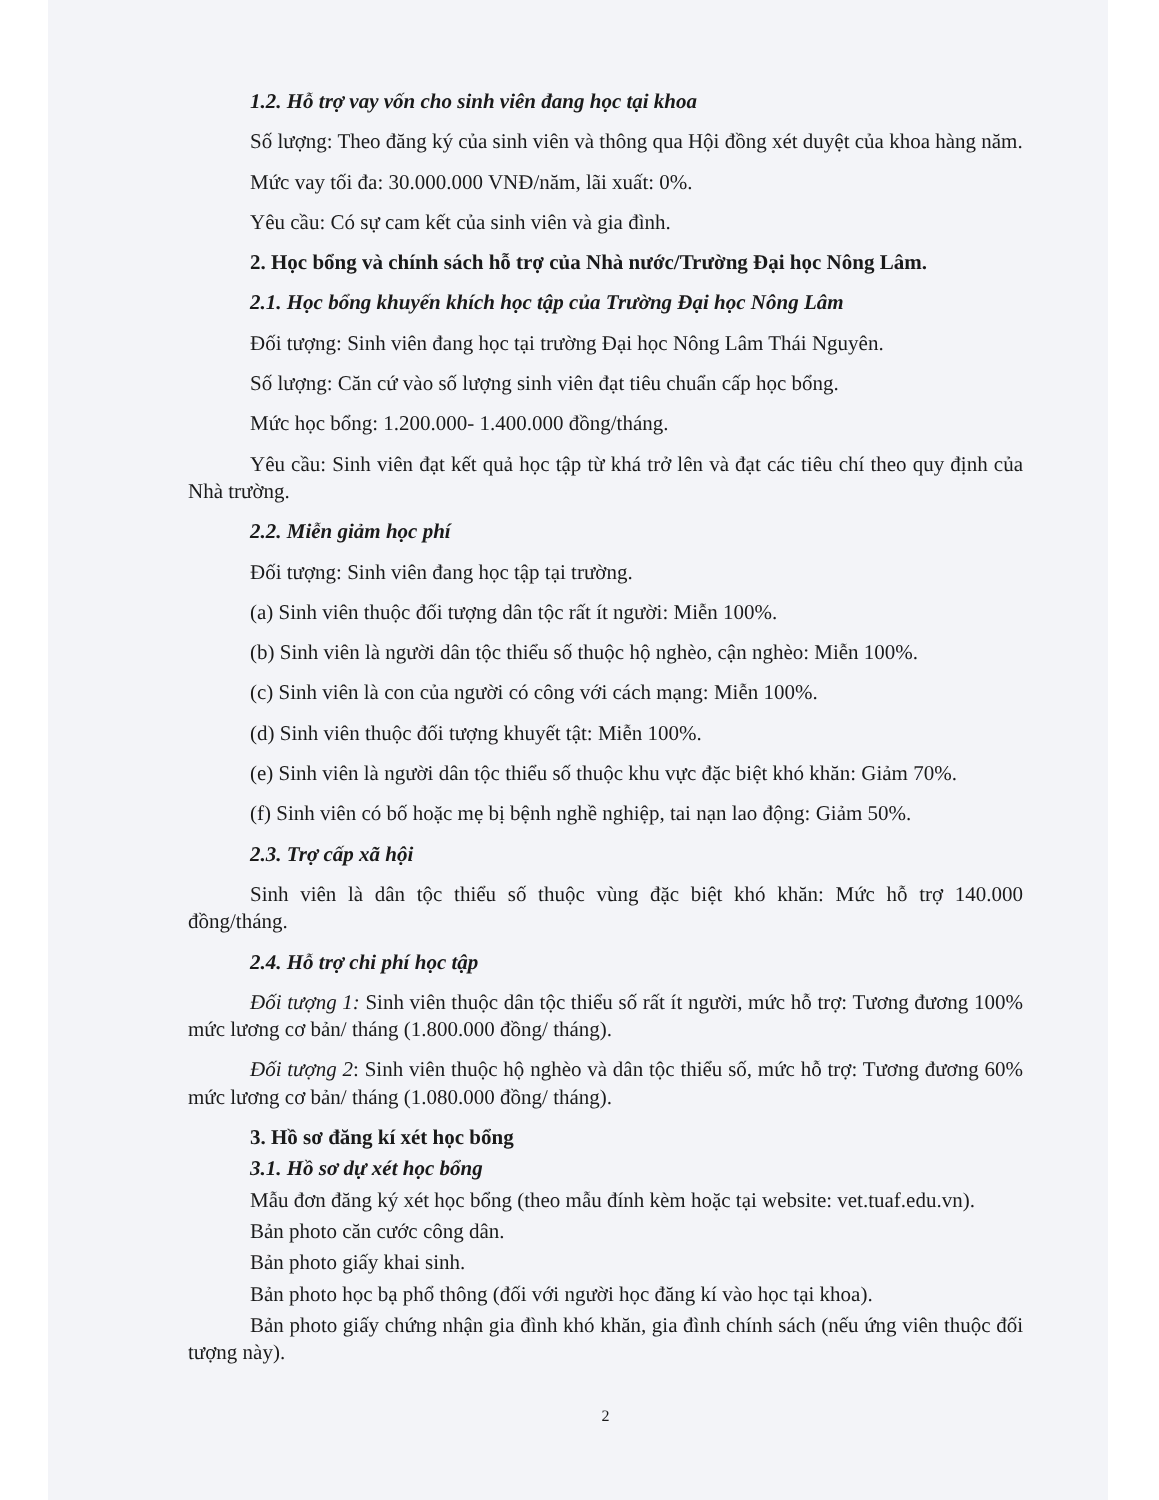1.2. Hỗ trợ vay vốn cho sinh viên đang học tại khoa
Số lượng: Theo đăng ký của sinh viên và thông qua Hội đồng xét duyệt của khoa hàng năm.
Mức vay tối đa: 30.000.000 VNĐ/năm, lãi xuất: 0%.
Yêu cầu: Có sự cam kết của sinh viên và gia đình.
2. Học bổng và chính sách hỗ trợ của Nhà nước/Trường Đại học Nông Lâm.
2.1. Học bổng khuyến khích học tập của Trường Đại học Nông Lâm
Đối tượng: Sinh viên đang học tại trường Đại học Nông Lâm Thái Nguyên.
Số lượng: Căn cứ vào số lượng sinh viên đạt tiêu chuẩn cấp học bổng.
Mức học bổng: 1.200.000- 1.400.000 đồng/tháng.
Yêu cầu: Sinh viên đạt kết quả học tập từ khá trở lên và đạt các tiêu chí theo quy định của Nhà trường.
2.2. Miễn giảm học phí
Đối tượng: Sinh viên đang học tập tại trường.
(a) Sinh viên thuộc đối tượng dân tộc rất ít người: Miễn 100%.
(b) Sinh viên là người dân tộc thiểu số thuộc hộ nghèo, cận nghèo: Miễn 100%.
(c) Sinh viên là con của người có công với cách mạng: Miễn 100%.
(d) Sinh viên thuộc đối tượng khuyết tật: Miễn 100%.
(e) Sinh viên là người dân tộc thiểu số thuộc khu vực đặc biệt khó khăn: Giảm 70%.
(f) Sinh viên có bố hoặc mẹ bị bệnh nghề nghiệp, tai nạn lao động: Giảm 50%.
2.3. Trợ cấp xã hội
Sinh viên là dân tộc thiểu số thuộc vùng đặc biệt khó khăn: Mức hỗ trợ 140.000 đồng/tháng.
2.4. Hỗ trợ chi phí học tập
Đối tượng 1: Sinh viên thuộc dân tộc thiểu số rất ít người, mức hỗ trợ: Tương đương 100% mức lương cơ bản/ tháng (1.800.000 đồng/ tháng).
Đối tượng 2: Sinh viên thuộc hộ nghèo và dân tộc thiểu số, mức hỗ trợ: Tương đương 60% mức lương cơ bản/ tháng (1.080.000 đồng/ tháng).
3. Hồ sơ đăng kí xét học bổng
3.1. Hồ sơ dự xét học bổng
Mẫu đơn đăng ký xét học bổng (theo mẫu đính kèm hoặc tại website: vet.tuaf.edu.vn).
Bản photo căn cước công dân.
Bản photo giấy khai sinh.
Bản photo học bạ phổ thông (đối với người học đăng kí vào học tại khoa).
Bản photo giấy chứng nhận gia đình khó khăn, gia đình chính sách (nếu ứng viên thuộc đối tượng này).
2